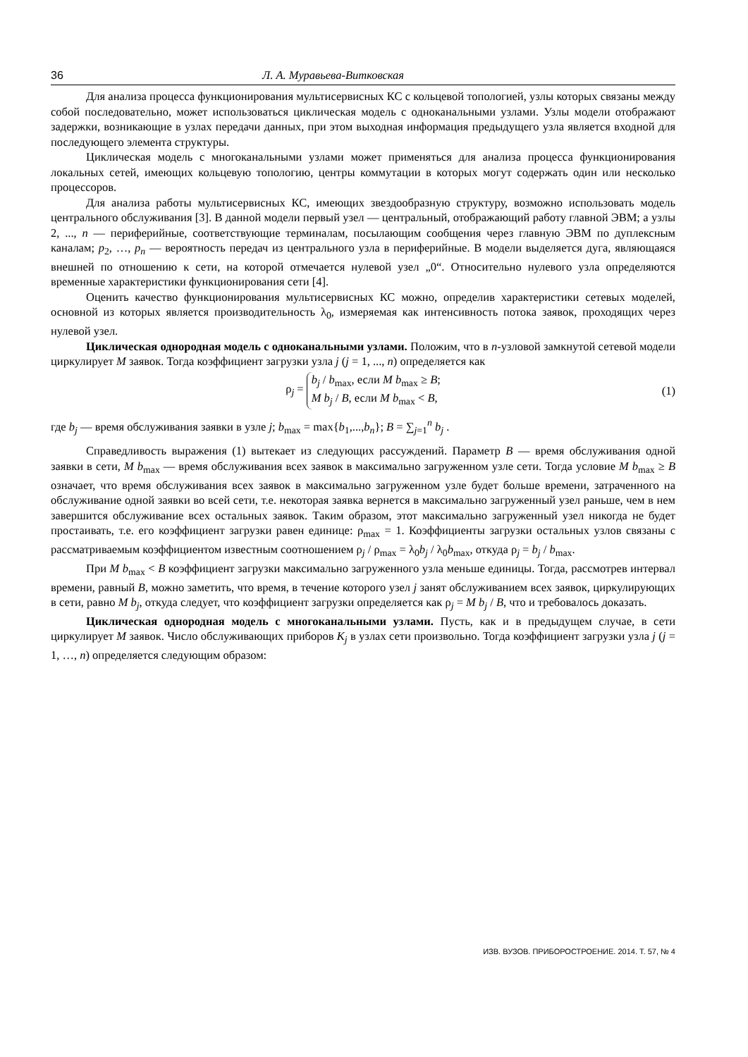36 Л. А. Муравьева-Витковская
Для анализа процесса функционирования мультисервисных КС с кольцевой топологией, узлы которых связаны между собой последовательно, может использоваться циклическая модель с одноканальными узлами. Узлы модели отображают задержки, возникающие в узлах передачи данных, при этом выходная информация предыдущего узла является входной для последующего элемента структуры.
Циклическая модель с многоканальными узлами может применяться для анализа процесса функционирования локальных сетей, имеющих кольцевую топологию, центры коммутации в которых могут содержать один или несколько процессоров.
Для анализа работы мультисервисных КС, имеющих звездообразную структуру, возможно использовать модель центрального обслуживания [3]. В данной модели первый узел — центральный, отображающий работу главной ЭВМ; а узлы 2, ..., n — периферийные, соответствующие терминалам, посылающим сообщения через главную ЭВМ по дуплексным каналам; p<sub>2</sub>, …, p<sub>n</sub> — вероятность передач из центрального узла в периферийные. В модели выделяется дуга, являющаяся внешней по отношению к сети, на которой отмечается нулевой узел „0“. Относительно нулевого узла определяются временные характеристики функционирования сети [4].
Оценить качество функционирования мультисервисных КС можно, определив характеристики сетевых моделей, основной из которых является производительность λ<sub>0</sub>, измеряемая как интенсивность потока заявок, проходящих через нулевой узел.
Циклическая однородная модель с одноканальными узлами. Положим, что в n-узловой замкнутой сетевой модели циркулирует M заявок. Тогда коэффициент загрузки узла j (j = 1, ..., n) определяется как
ρ<sub>j</sub> =
b<sub>j</sub> / b<sub>max</sub>, если M b<sub>max</sub> ≥ B;
M b<sub>j</sub> / B, если M b<sub>max</sub> < B,
(1)
где b<sub>j</sub> — время обслуживания заявки в узле j; b<sub>max</sub> = max{b<sub>1</sub>,...,b<sub>n</sub>}; B = ∑<sub>j=1</sub><sup>n</sup> b<sub>j</sub> .
Справедливость выражения (1) вытекает из следующих рассуждений. Параметр B — время обслуживания одной заявки в сети, M b<sub>max</sub> — время обслуживания всех заявок в максимально загруженном узле сети. Тогда условие M b<sub>max</sub> ≥ B означает, что время обслуживания всех заявок в максимально загруженном узле будет больше времени, затраченного на обслуживание одной заявки во всей сети, т.е. некоторая заявка вернется в максимально загруженный узел раньше, чем в нем завершится обслуживание всех остальных заявок. Таким образом, этот максимально загруженный узел никогда не будет простаивать, т.е. его коэффициент загрузки равен единице: ρ<sub>max</sub> = 1. Коэффициенты загрузки остальных узлов связаны с рассматриваемым коэффициентом известным соотношением ρ<sub>j</sub> / ρ<sub>max</sub> = λ<sub>0</sub>b<sub>j</sub> / λ<sub>0</sub>b<sub>max</sub>, откуда ρ<sub>j</sub> = b<sub>j</sub> / b<sub>max</sub>.
При M b<sub>max</sub> < B коэффициент загрузки максимально загруженного узла меньше единицы. Тогда, рассмотрев интервал времени, равный B, можно заметить, что время, в течение которого узел j занят обслуживанием всех заявок, циркулирующих в сети, равно M b<sub>j</sub>, откуда следует, что коэффициент загрузки определяется как ρ<sub>j</sub> = M b<sub>j</sub> / B, что и требовалось доказать.
Циклическая однородная модель с многоканальными узлами. Пусть, как и в предыдущем случае, в сети циркулирует M заявок. Число обслуживающих приборов K<sub>j</sub> в узлах сети произвольно. Тогда коэффициент загрузки узла j (j = 1, …, n) определяется следующим образом:
ИЗВ. ВУЗОВ. ПРИБОРОСТРОЕНИЕ. 2014. Т. 57, № 4